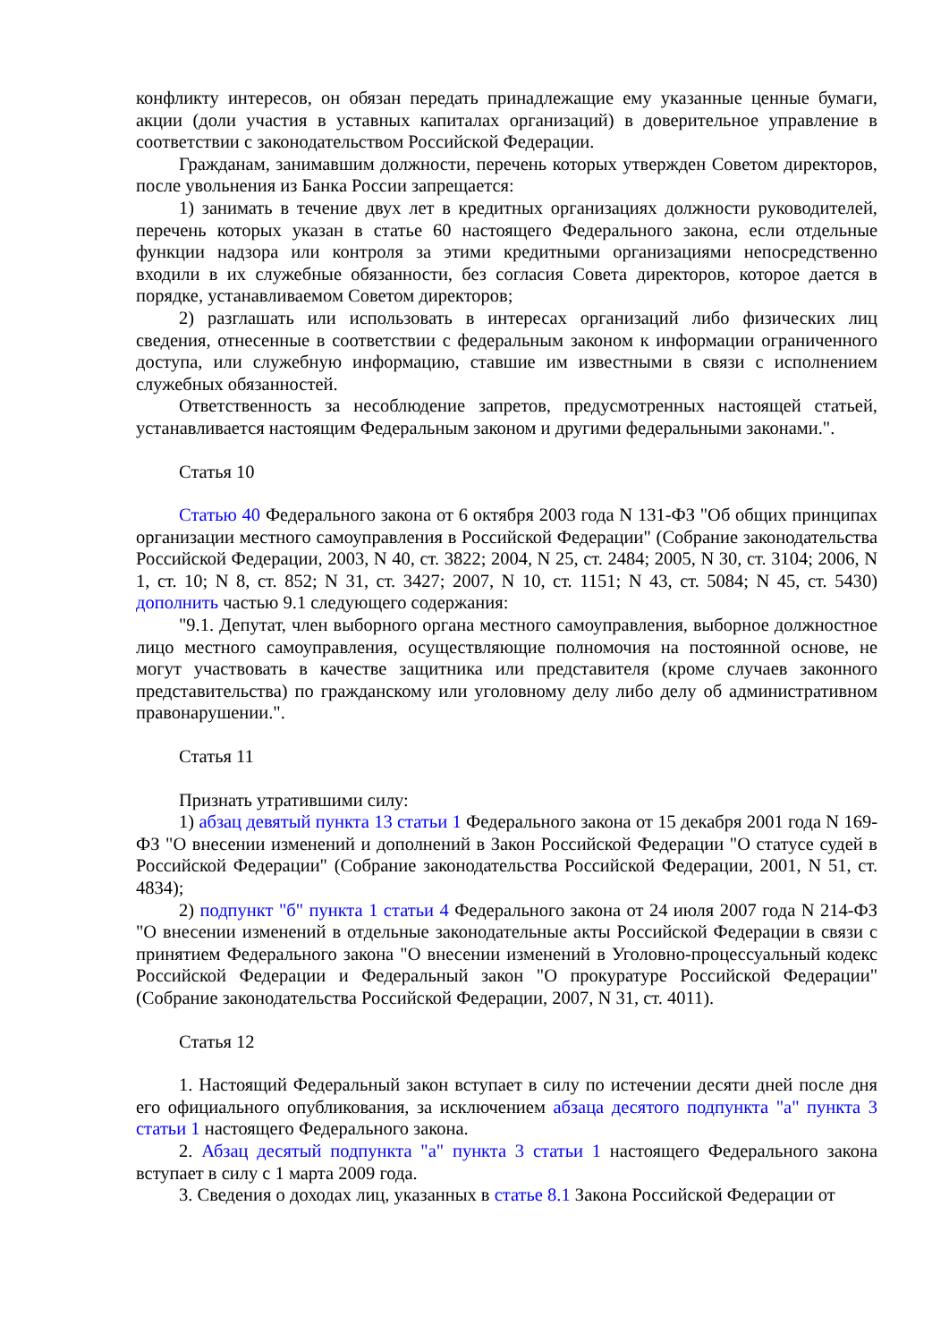конфликту интересов, он обязан передать принадлежащие ему указанные ценные бумаги, акции (доли участия в уставных капиталах организаций) в доверительное управление в соответствии с законодательством Российской Федерации.
Гражданам, занимавшим должности, перечень которых утвержден Советом директоров, после увольнения из Банка России запрещается:
1) занимать в течение двух лет в кредитных организациях должности руководителей, перечень которых указан в статье 60 настоящего Федерального закона, если отдельные функции надзора или контроля за этими кредитными организациями непосредственно входили в их служебные обязанности, без согласия Совета директоров, которое дается в порядке, устанавливаемом Советом директоров;
2) разглашать или использовать в интересах организаций либо физических лиц сведения, отнесенные в соответствии с федеральным законом к информации ограниченного доступа, или служебную информацию, ставшие им известными в связи с исполнением служебных обязанностей.
Ответственность за несоблюдение запретов, предусмотренных настоящей статьей, устанавливается настоящим Федеральным законом и другими федеральными законами.".
Статья 10
Статью 40 Федерального закона от 6 октября 2003 года N 131-ФЗ "Об общих принципах организации местного самоуправления в Российской Федерации" (Собрание законодательства Российской Федерации, 2003, N 40, ст. 3822; 2004, N 25, ст. 2484; 2005, N 30, ст. 3104; 2006, N 1, ст. 10; N 8, ст. 852; N 31, ст. 3427; 2007, N 10, ст. 1151; N 43, ст. 5084; N 45, ст. 5430) дополнить частью 9.1 следующего содержания:
"9.1. Депутат, член выборного органа местного самоуправления, выборное должностное лицо местного самоуправления, осуществляющие полномочия на постоянной основе, не могут участвовать в качестве защитника или представителя (кроме случаев законного представительства) по гражданскому или уголовному делу либо делу об административном правонарушении.".
Статья 11
Признать утратившими силу:
1) абзац девятый пункта 13 статьи 1 Федерального закона от 15 декабря 2001 года N 169-ФЗ "О внесении изменений и дополнений в Закон Российской Федерации "О статусе судей в Российской Федерации" (Собрание законодательства Российской Федерации, 2001, N 51, ст. 4834);
2) подпункт "б" пункта 1 статьи 4 Федерального закона от 24 июля 2007 года N 214-ФЗ "О внесении изменений в отдельные законодательные акты Российской Федерации в связи с принятием Федерального закона "О внесении изменений в Уголовно-процессуальный кодекс Российской Федерации и Федеральный закон "О прокуратуре Российской Федерации" (Собрание законодательства Российской Федерации, 2007, N 31, ст. 4011).
Статья 12
1. Настоящий Федеральный закон вступает в силу по истечении десяти дней после дня его официального опубликования, за исключением абзаца десятого подпункта "а" пункта 3 статьи 1 настоящего Федерального закона.
2. Абзац десятый подпункта "а" пункта 3 статьи 1 настоящего Федерального закона вступает в силу с 1 марта 2009 года.
3. Сведения о доходах лиц, указанных в статье 8.1 Закона Российской Федерации от